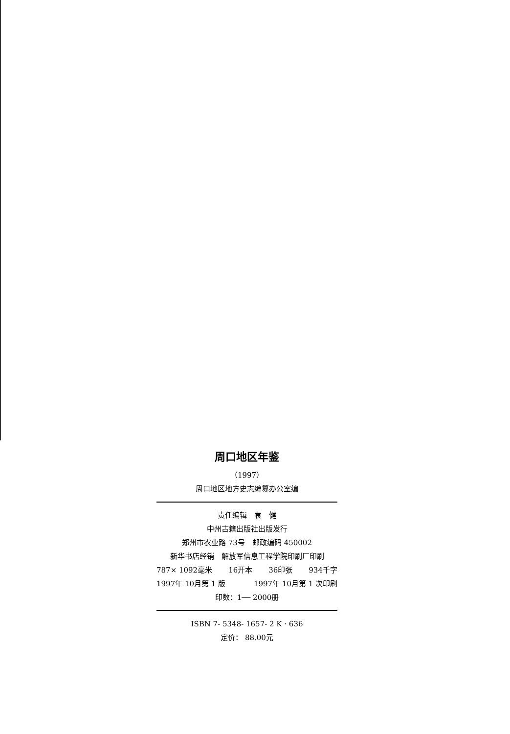周口地区年鉴
（1997）
周口地区地方史志编纂办公室编
责任编辑　袁　健
中州古籍出版社出版发行
郑州市农业路 73号　邮政编码 450002
新华书店经销　解放军信息工程学院印刷厂印刷
787× 1092毫米 16开本 36印张 934千字
1997年 10月第 1 版 1997年 10月第 1 次印刷
印数：1── 2000册
ISBN 7- 5348- 1657- 2 K · 636
定价： 88.00元